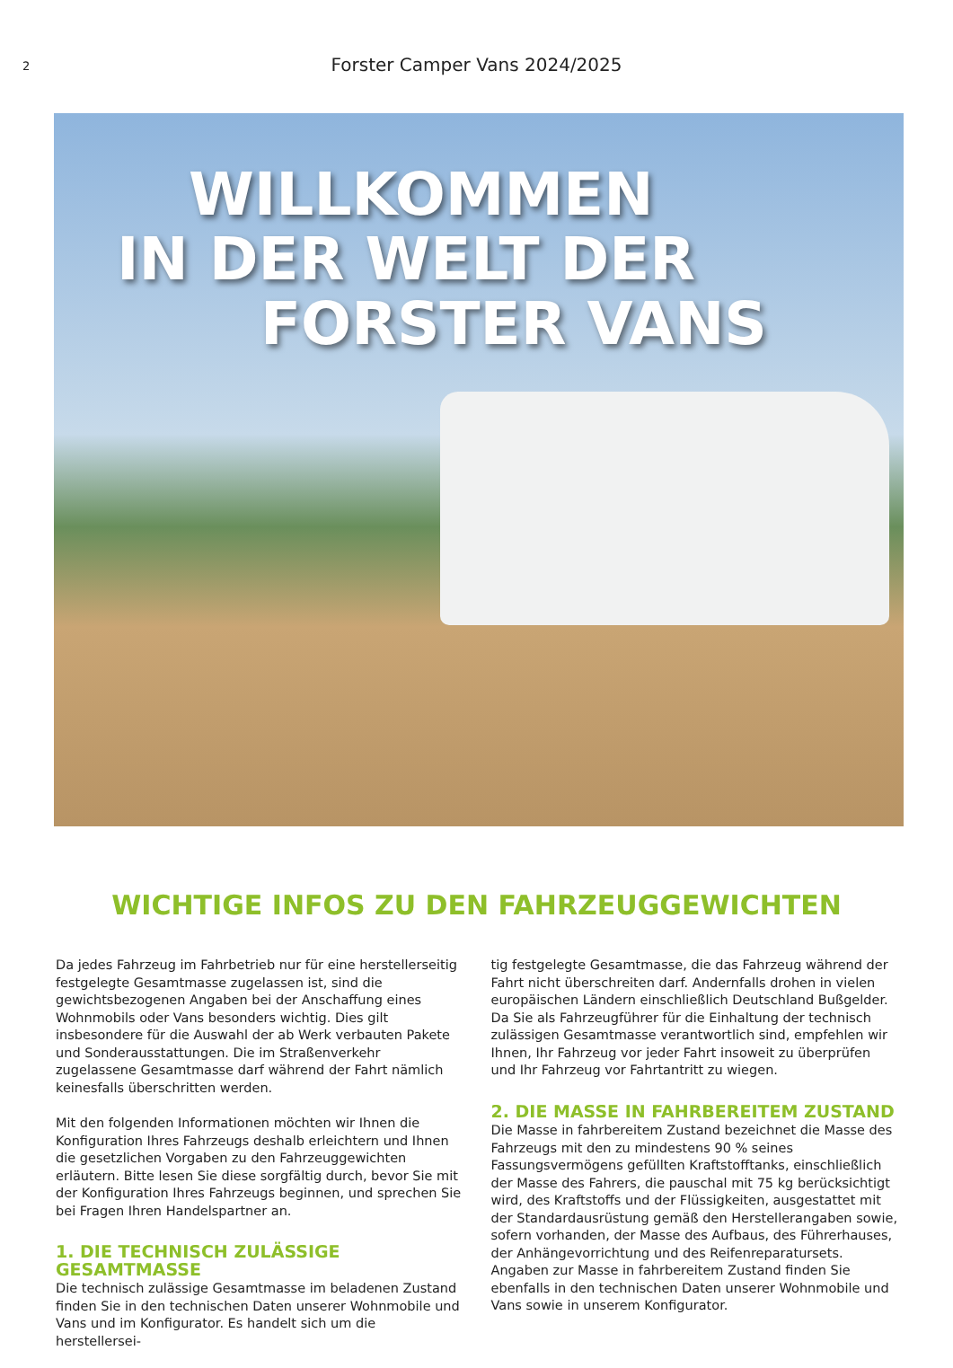2
Forster Camper Vans 2024/2025
WILLKOMMEN
IN DER WELT DER
FORSTER VANS
WICHTIGE INFOS ZU DEN FAHRZEUGGEWICHTEN
Da jedes Fahrzeug im Fahrbetrieb nur für eine herstellerseitig festgelegte Gesamtmasse zugelassen ist, sind die gewichtsbezogenen Angaben bei der Anschaffung eines Wohnmobils oder Vans besonders wichtig. Dies gilt insbesondere für die Auswahl der ab Werk verbauten Pakete und Sonderausstattungen. Die im Straßenverkehr zugelassene Gesamtmasse darf während der Fahrt nämlich keinesfalls überschritten werden.
Mit den folgenden Informationen möchten wir Ihnen die Konfiguration Ihres Fahrzeugs deshalb erleichtern und Ihnen die gesetzlichen Vorgaben zu den Fahrzeuggewichten erläutern. Bitte lesen Sie diese sorgfältig durch, bevor Sie mit der Konfiguration Ihres Fahrzeugs beginnen, und sprechen Sie bei Fragen Ihren Handelspartner an.
1. DIE TECHNISCH ZULÄSSIGE GESAMTMASSE
Die technisch zulässige Gesamtmasse im beladenen Zustand finden Sie in den technischen Daten unserer Wohnmobile und Vans und im Konfigurator. Es handelt sich um die herstellersei-
tig festgelegte Gesamtmasse, die das Fahrzeug während der Fahrt nicht überschreiten darf. Andernfalls drohen in vielen europäischen Ländern einschließlich Deutschland Bußgelder. Da Sie als Fahrzeugführer für die Einhaltung der technisch zulässigen Gesamtmasse verantwortlich sind, empfehlen wir Ihnen, Ihr Fahrzeug vor jeder Fahrt insoweit zu überprüfen und Ihr Fahrzeug vor Fahrtantritt zu wiegen.
2. DIE MASSE IN FAHRBEREITEM ZUSTAND
Die Masse in fahrbereitem Zustand bezeichnet die Masse des Fahrzeugs mit den zu mindestens 90 % seines Fassungsvermögens gefüllten Kraftstofftanks, einschließlich der Masse des Fahrers, die pauschal mit 75 kg berücksichtigt wird, des Kraftstoffs und der Flüssigkeiten, ausgestattet mit der Standardausrüstung gemäß den Herstellerangaben sowie, sofern vorhanden, der Masse des Aufbaus, des Führerhauses, der Anhängevorrichtung und des Reifenreparatursets.
Angaben zur Masse in fahrbereitem Zustand finden Sie ebenfalls in den technischen Daten unserer Wohnmobile und Vans sowie in unserem Konfigurator.